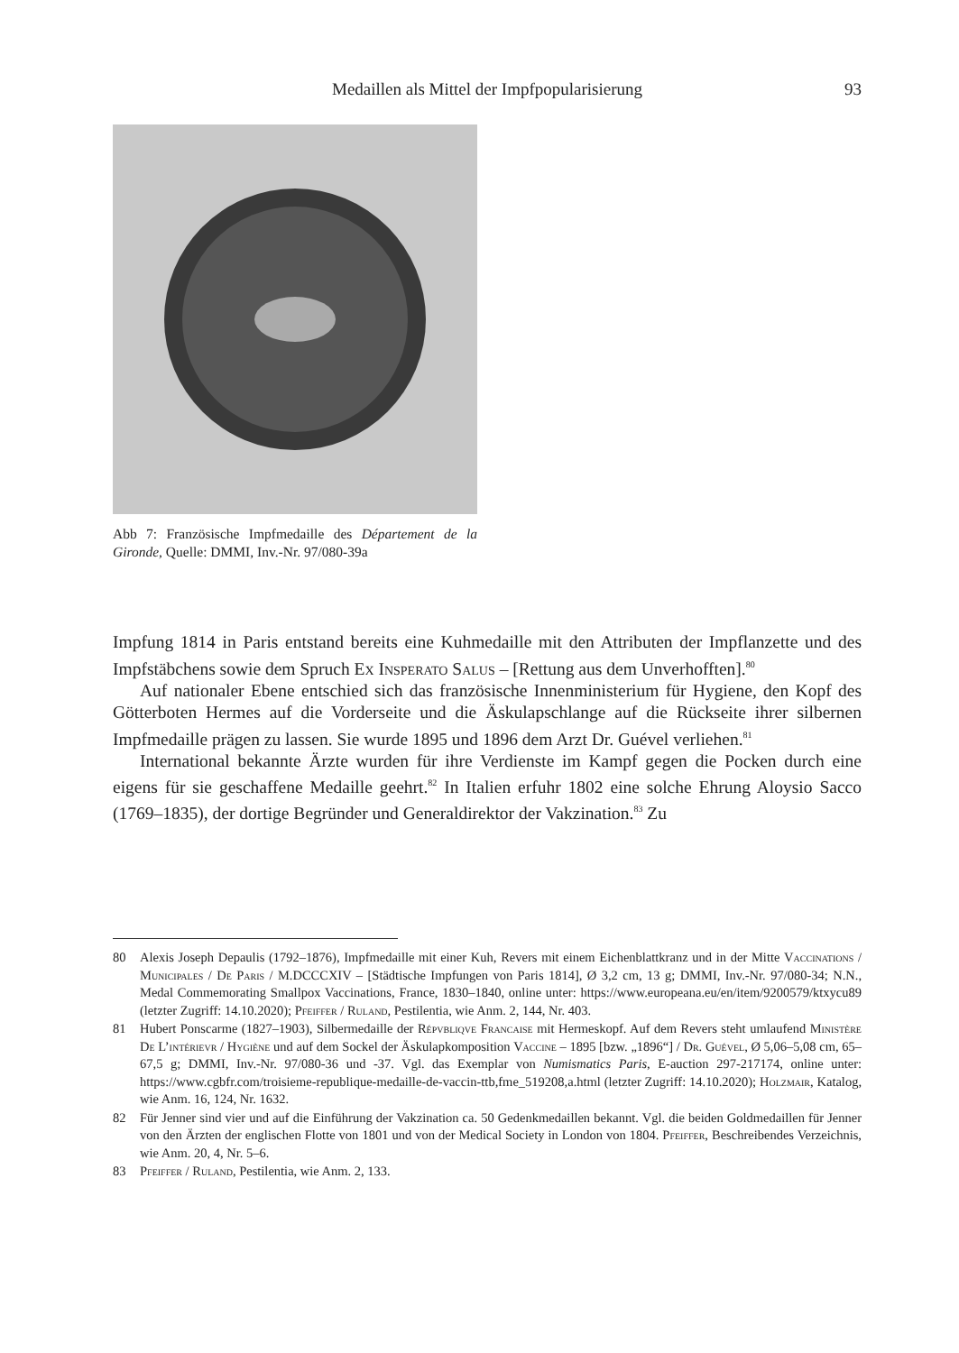Medaillen als Mittel der Impfpopularisierung
93
Abb 7: Französische Impfmedaille des Département de la Gironde, Quelle: DMMI, Inv.-Nr. 97/080-39a
Impfung 1814 in Paris entstand bereits eine Kuhmedaille mit den Attributen der Impflanzette und des Impfstäbchens sowie dem Spruch Ex Insperato Salus – [Rettung aus dem Unverhoff­ten].<sup>80</sup>
Auf nationaler Ebene entschied sich das französische Innenministerium für Hygiene, den Kopf des Götterboten Hermes auf die Vorderseite und die Äskulapschlange auf die Rückseite ihrer silbernen Impfmedaille prägen zu lassen. Sie wurde 1895 und 1896 dem Arzt Dr. Guével verliehen.<sup>81</sup>
International bekannte Ärzte wurden für ihre Verdienste im Kampf gegen die Pocken durch eine eigens für sie geschaffene Medaille geehrt.<sup>82</sup> In Italien erfuhr 1802 eine solche Ehrung Aloysio Sacco (1769–1835), der dortige Begründer und Generaldirektor der Vakzination.<sup>83</sup> Zu
80 Alexis Joseph Depaulis (1792–1876), Impfmedaille mit einer Kuh, Revers mit einem Eichenblattkranz und in der Mitte Vaccinations / Municipales / De Paris / M.DCCCXIV – [Städtische Impfungen von Paris 1814], Ø 3,2 cm, 13 g; DMMI, Inv.-Nr. 97/080-34; N.N., Medal Commemorating Smallpox Vaccinations, France, 1830–1840, online unter: https://www.europeana.eu/en/item/9200579/ktxycu89 (letzter Zugriff: 14.10.2020); Pfeiffer / Ruland, Pestilentia, wie Anm. 2, 144, Nr. 403.
81 Hubert Ponscarme (1827–1903), Silbermedaille der Répvbliqve Francaise mit Hermeskopf. Auf dem Revers steht umlaufend Ministère De L’intérievr / Hygiène und auf dem Sockel der Äskulapkomposition Vaccine – 1895 [bzw. „1896“] / Dr. Guével, Ø 5,06–5,08 cm, 65–67,5 g; DMMI, Inv.-Nr. 97/080-36 und -37. Vgl. das Exemplar von Numismatics Paris, E-auction 297-217174, online unter: https://www.cgbfr.com/troisieme-republique-medaille-de-vaccin-ttb,fme_519208,a.html (letzter Zugriff: 14.10.2020); Holzmair, Katalog, wie Anm. 16, 124, Nr. 1632.
82 Für Jenner sind vier und auf die Einführung der Vakzination ca. 50 Gedenkmedaillen bekannt. Vgl. die beiden Goldmedaillen für Jenner von den Ärzten der englischen Flotte von 1801 und von der Medical Society in London von 1804. Pfeiffer, Beschreibendes Verzeichnis, wie Anm. 20, 4, Nr. 5–6.
83 Pfeiffer / Ruland, Pestilentia, wie Anm. 2, 133.